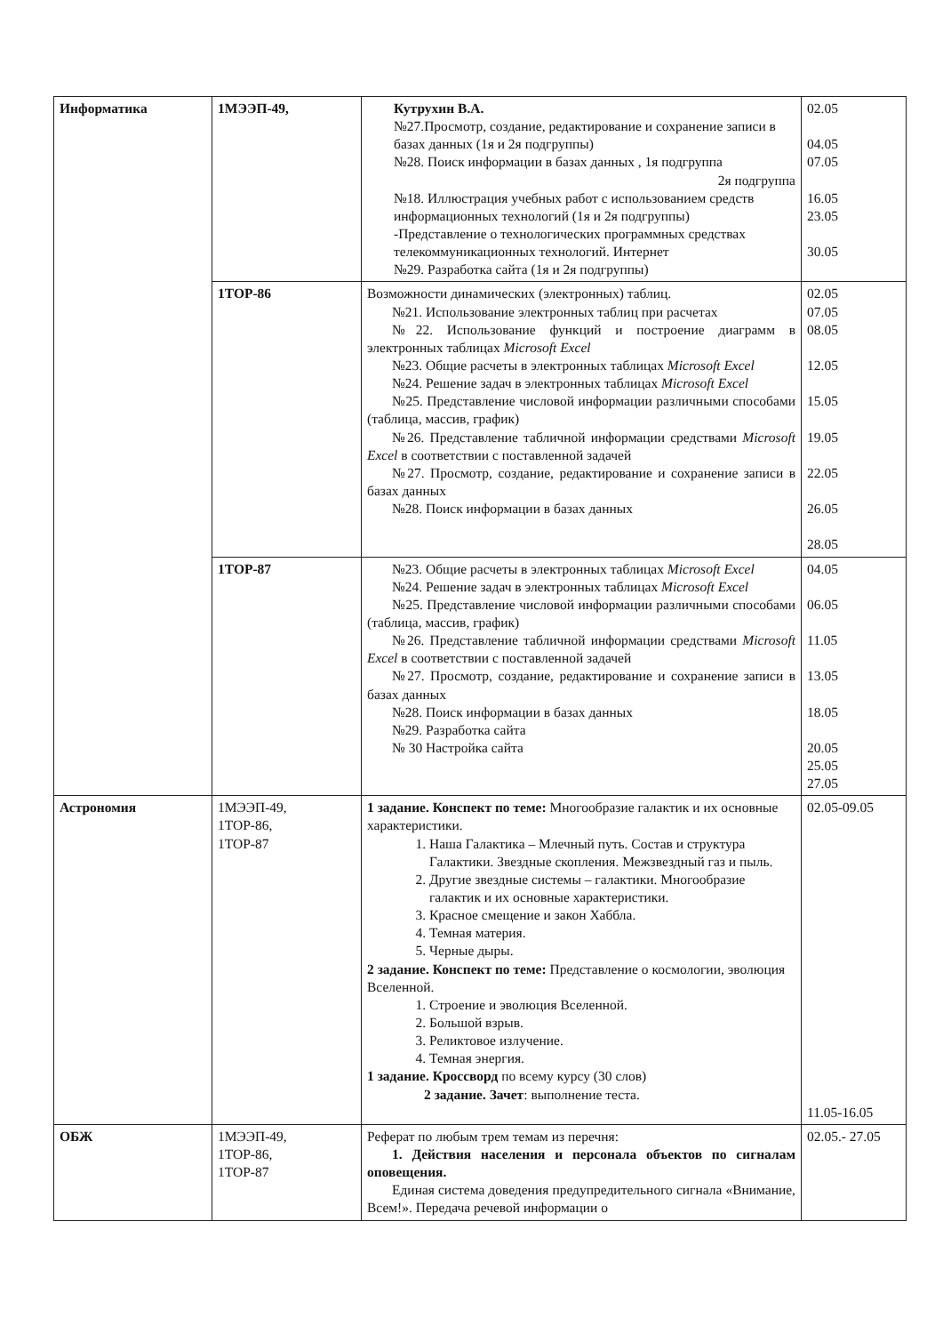| Информатика | 1МЭЭП-49, | Кутрухин В.А. №27.Просмотр, создание, редактирование и сохранение записи в базах данных (1я и 2я подгруппы) №28. Поиск информации в базах данных , 1я подгруппа 2я подгруппа №18. Иллюстрация учебных работ с использованием средств информационных технологий (1я и 2я подгруппы) -Представление о технологических программных средствах телекоммуникационных технологий. Интернет №29. Разработка сайта (1я и 2я подгруппы) | 02.05 04.05 07.05 16.05 23.05 30.05 |
| | 1ТОР-86 | Возможности динамических (электронных) таблиц. №21. Использование электронных таблиц при расчетах №22. Использование функций и построение диаграмм в электронных таблицах Microsoft Excel №23. Общие расчеты в электронных таблицах Microsoft Excel №24. Решение задач в электронных таблицах Microsoft Excel №25. Представление числовой информации различными способами (таблица, массив, график) №26. Представление табличной информации средствами Microsoft Excel в соответствии с поставленной задачей №27. Просмотр, создание, редактирование и сохранение записи в базах данных №28. Поиск информации в базах данных | 02.05 07.05 08.05 12.05 15.05 19.05 22.05 26.05 28.05 |
| | 1ТОР-87 | №23. Общие расчеты в электронных таблицах Microsoft Excel №24. Решение задач в электронных таблицах Microsoft Excel №25. Представление числовой информации различными способами (таблица, массив, график) №26. Представление табличной информации средствами Microsoft Excel в соответствии с поставленной задачей №27. Просмотр, создание, редактирование и сохранение записи в базах данных №28. Поиск информации в базах данных №29. Разработка сайта № 30 Настройка сайта | 04.05 06.05 11.05 13.05 18.05 20.05 25.05 27.05 |
| Астрономия | 1МЭЭП-49, 1ТОР-86, 1ТОР-87 | 1 задание. Конспект по теме: Многообразие галактик и их основные характеристики. 1. Наша Галактика – Млечный путь. Состав и структура Галактики. Звездные скопления. Межзвездный газ и пыль. 2. Другие звездные системы – галактики. Многообразие галактик и их основные характеристики. 3. Красное смещение и закон Хаббла. 4. Темная материя. 5. Черные дыры. 2 задание. Конспект по теме: Представление о космологии, эволюция Вселенной. 1. Строение и эволюция Вселенной. 2. Большой взрыв. 3. Реликтовое излучение. 4. Темная энергия. 1 задание. Кроссворд по всему курсу (30 слов) 2 задание. Зачет : выполнение теста. | 02.05-09.05 11.05-16.05 |
| ОБЖ | 1МЭЭП-49, 1ТОР-86, 1ТОР-87 | Реферат по любым трем темам из перечня: 1. Действия населения и персонала объектов по сигналам оповещения. Единая система доведения предупредительного сигнала «Внимание, Всем!». Передача речевой информации о | 02.05.- 27.05 |